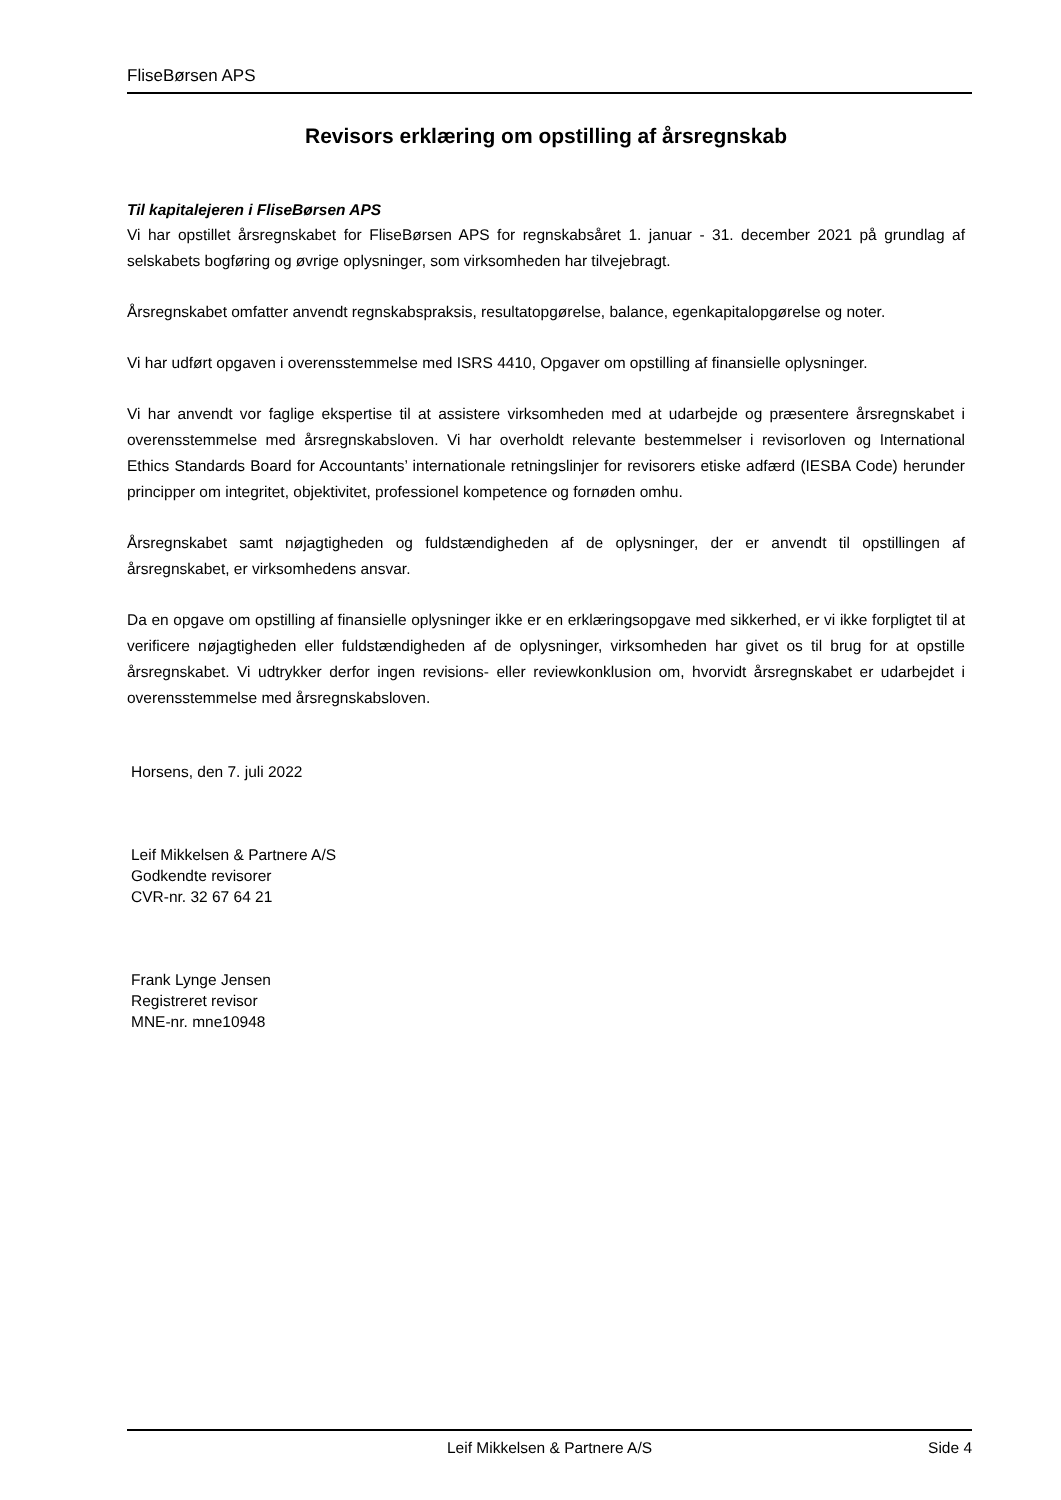FliseBørsen APS
Revisors erklæring om opstilling af årsregnskab
Til kapitalejeren i FliseBørsen APS
Vi har opstillet årsregnskabet for FliseBørsen APS for regnskabsåret 1. januar - 31. december 2021 på grundlag af selskabets bogføring og øvrige oplysninger, som virksomheden har tilvejebragt.
Årsregnskabet omfatter anvendt regnskabspraksis, resultatopgørelse, balance, egenkapitalopgørelse og noter.
Vi har udført opgaven i overensstemmelse med ISRS 4410, Opgaver om opstilling af finansielle oplysninger.
Vi har anvendt vor faglige ekspertise til at assistere virksomheden med at udarbejde og præsentere årsregnskabet i overensstemmelse med årsregnskabsloven. Vi har overholdt relevante bestemmelser i revisorloven og International Ethics Standards Board for Accountants’ internationale retningslinjer for revisorers etiske adfærd (IESBA Code) herunder principper om integritet, objektivitet, professionel kompetence og fornøden omhu.
Årsregnskabet samt nøjagtigheden og fuldstændigheden af de oplysninger, der er anvendt til opstillingen af årsregnskabet, er virksomhedens ansvar.
Da en opgave om opstilling af finansielle oplysninger ikke er en erklæringsopgave med sikkerhed, er vi ikke forpligtet til at verificere nøjagtigheden eller fuldstændigheden af de oplysninger, virksomheden har givet os til brug for at opstille årsregnskabet. Vi udtrykker derfor ingen revisions- eller reviewkonklusion om, hvorvidt årsregnskabet er udarbejdet i overensstemmelse med årsregnskabsloven.
Horsens, den 7. juli 2022
Leif Mikkelsen & Partnere A/S
Godkendte revisorer
CVR-nr. 32 67 64 21
Frank Lynge Jensen
Registreret revisor
MNE-nr. mne10948
Leif Mikkelsen & Partnere A/S Side 4